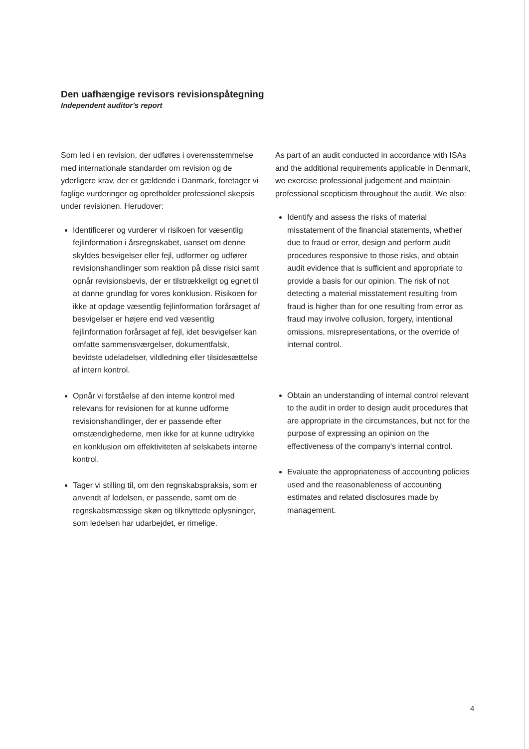Den uafhængige revisors revisionspåtegning
Independent auditor's report
Som led i en revision, der udføres i overensstemmelse med internationale standarder om revision og de yderligere krav, der er gældende i Danmark, foretager vi faglige vurderinger og opretholder professionel skepsis under revisionen. Herudover:
Identificerer og vurderer vi risikoen for væsentlig fejlinformation i årsregnskabet, uanset om denne skyldes besvigelser eller fejl, udformer og udfører revisionshandlinger som reaktion på disse risici samt opnår revisionsbevis, der er tilstrækkeligt og egnet til at danne grundlag for vores konklusion. Risikoen for ikke at opdage væsentlig fejlinformation forårsaget af besvigelser er højere end ved væsentlig fejlinformation forårsaget af fejl, idet besvigelser kan omfatte sammensværgelser, dokumentfalsk, bevidste udeladelser, vildledning eller tilsidesættelse af intern kontrol.
Opnår vi forståelse af den interne kontrol med relevans for revisionen for at kunne udforme revisionshandlinger, der er passende efter omstændighederne, men ikke for at kunne udtrykke en konklusion om effektiviteten af selskabets interne kontrol.
Tager vi stilling til, om den regnskabspraksis, som er anvendt af ledelsen, er passende, samt om de regnskabsmæssige skøn og tilknyttede oplysninger, som ledelsen har udarbejdet, er rimelige.
As part of an audit conducted in accordance with ISAs and the additional requirements applicable in Denmark, we exercise professional judgement and maintain professional scepticism throughout the audit. We also:
Identify and assess the risks of material misstatement of the financial statements, whether due to fraud or error, design and perform audit procedures responsive to those risks, and obtain audit evidence that is sufficient and appropriate to provide a basis for our opinion. The risk of not detecting a material misstatement resulting from fraud is higher than for one resulting from error as fraud may involve collusion, forgery, intentional omissions, misrepresentations, or the override of internal control.
Obtain an understanding of internal control relevant to the audit in order to design audit procedures that are appropriate in the circumstances, but not for the purpose of expressing an opinion on the effectiveness of the company's internal control.
Evaluate the appropriateness of accounting policies used and the reasonableness of accounting estimates and related disclosures made by management.
4